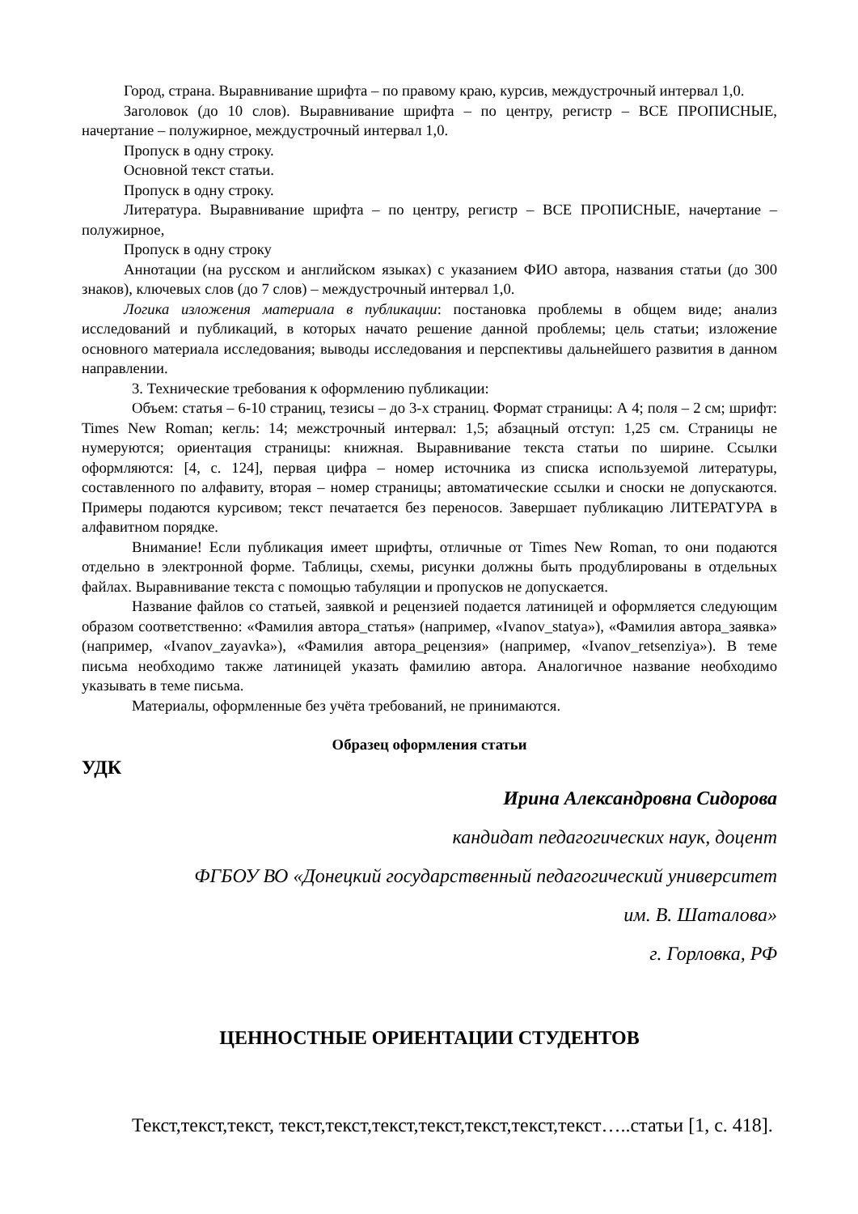Город, страна. Выравнивание шрифта – по правому краю, курсив, междустрочный интервал 1,0.
Заголовок (до 10 слов). Выравнивание шрифта – по центру, регистр – ВСЕ ПРОПИСНЫЕ, начертание – полужирное, междустрочный интервал 1,0.
Пропуск в одну строку.
Основной текст статьи.
Пропуск в одну строку.
Литература. Выравнивание шрифта – по центру, регистр – ВСЕ ПРОПИСНЫЕ, начертание – полужирное,
Пропуск в одну строку
Аннотации (на русском и английском языках) с указанием ФИО автора, названия статьи (до 300 знаков), ключевых слов (до 7 слов) – междустрочный интервал 1,0.
Логика изложения материала в публикации: постановка проблемы в общем виде; анализ исследований и публикаций, в которых начато решение данной проблемы; цель статьи; изложение основного материала исследования; выводы исследования и перспективы дальнейшего развития в данном направлении.
3. Технические требования к оформлению публикации:
Объем: статья – 6-10 страниц, тезисы – до 3-х страниц. Формат страницы: А 4; поля – 2 см; шрифт: Times New Roman; кегль: 14; межстрочный интервал: 1,5; абзацный отступ: 1,25 см. Страницы не нумеруются; ориентация страницы: книжная. Выравнивание текста статьи по ширине. Ссылки оформляются: [4, с. 124], первая цифра – номер источника из списка используемой литературы, составленного по алфавиту, вторая – номер страницы; автоматические ссылки и сноски не допускаются. Примеры подаются курсивом; текст печатается без переносов. Завершает публикацию ЛИТЕРАТУРА в алфавитном порядке.
Внимание! Если публикация имеет шрифты, отличные от Times New Roman, то они подаются отдельно в электронной форме. Таблицы, схемы, рисунки должны быть продублированы в отдельных файлах. Выравнивание текста с помощью табуляции и пропусков не допускается.
Название файлов со статьей, заявкой и рецензией подается латиницей и оформляется следующим образом соответственно: «Фамилия автора_статья» (например, «Ivanov_statya»), «Фамилия автора_заявка» (например, «Ivanov_zayavka»), «Фамилия автора_рецензия» (например, «Ivanov_retsenziya»). В теме письма необходимо также латиницей указать фамилию автора. Аналогичное название необходимо указывать в теме письма.
Материалы, оформленные без учёта требований, не принимаются.
Образец оформления статьи
УДК
Ирина Александровна Сидорова
кандидат педагогических наук, доцент
ФГБОУ ВО «Донецкий государственный педагогический университет
им. В. Шаталова»
г. Горловка, РФ
ЦЕННОСТНЫЕ ОРИЕНТАЦИИ СТУДЕНТОВ
Текст,текст,текст, текст,текст,текст,текст,текст,текст,текст…..статьи [1, с. 418].